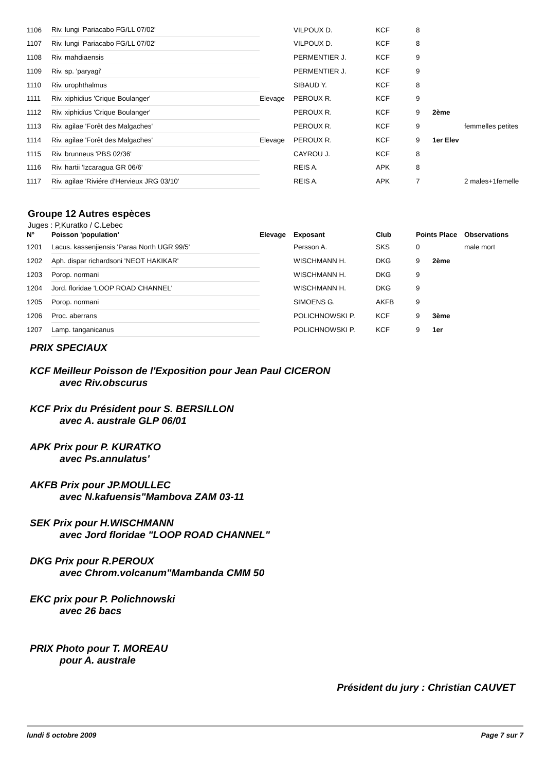| 1106 | Riv. lungi 'Pariacabo FG/LL 07/02' | | VILPOUX D. | KCF | 8 | | |
| 1107 | Riv. lungi 'Pariacabo FG/LL 07/02' | | VILPOUX D. | KCF | 8 | | |
| 1108 | Riv. mahdiaensis | | PERMENTIER J. | KCF | 9 | | |
| 1109 | Riv. sp. 'paryagi' | | PERMENTIER J. | KCF | 9 | | |
| 1110 | Riv. urophthalmus | | SIBAUD Y. | KCF | 8 | | |
| 1111 | Riv. xiphidius 'Crique Boulanger' | Elevage | PEROUX R. | KCF | 9 | | |
| 1112 | Riv. xiphidius 'Crique Boulanger' | | PEROUX R. | KCF | 9 | 2ème | |
| 1113 | Riv. agilae 'Forêt des Malgaches' | | PEROUX R. | KCF | 9 | | femmelles petites |
| 1114 | Riv. agilae 'Forêt des Malgaches' | Elevage | PEROUX R. | KCF | 9 | 1er Elev | |
| 1115 | Riv. brunneus 'PBS 02/36' | | CAYROU J. | KCF | 8 | | |
| 1116 | Riv. hartii 'Izcaragua GR 06/6' | | REIS A. | APK | 8 | | |
| 1117 | Riv. agilae 'Riviére d'Hervieux JRG 03/10' | | REIS A. | APK | 7 | | 2 males+1femelle |
Groupe 12 Autres espèces
Juges : P,Kuratko / C.Lebec
| N° | Poisson 'population' | Elevage | Exposant | Club | Points Place | | Observations |
| --- | --- | --- | --- | --- | --- | --- | --- |
| 1201 | Lacus. kassenjiensis 'Paraa North UGR 99/5' | | Persson A. | SKS | 0 | | male mort |
| 1202 | Aph. dispar richardsoni 'NEOT HAKIKAR' | | WISCHMANN H. | DKG | 9 | 2ème | |
| 1203 | Porop. normani | | WISCHMANN H. | DKG | 9 | | |
| 1204 | Jord. floridae 'LOOP ROAD CHANNEL' | | WISCHMANN H. | DKG | 9 | | |
| 1205 | Porop. normani | | SIMOENS G. | AKFB | 9 | | |
| 1206 | Proc. aberrans | | POLICHNOWSKI P. | KCF | 9 | 3ème | |
| 1207 | Lamp. tanganicanus | | POLICHNOWSKI P. | KCF | 9 | 1er | |
PRIX SPECIAUX
KCF Meilleur Poisson de l'Exposition pour Jean Paul CICERON
avec Riv.obscurus
KCF Prix du Président pour S. BERSILLON
avec A. australe GLP 06/01
APK Prix pour P. KURATKO
avec Ps.annulatus'
AKFB Prix pour JP.MOULLEC
avec N.kafuensis"Mambova ZAM 03-11
SEK Prix pour H.WISCHMANN
avec Jord floridae "LOOP ROAD CHANNEL"
DKG Prix pour R.PEROUX
avec Chrom.volcanum"Mambanda CMM 50
EKC prix pour P. Polichnowski
avec 26 bacs
PRIX Photo pour T. MOREAU
pour A. australe
Président du jury : Christian CAUVET
lundi 5 octobre 2009 Page 7 sur 7